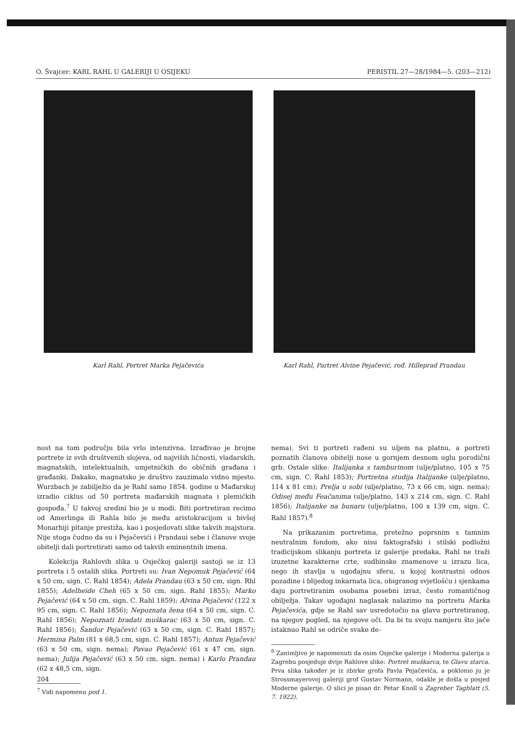O. Švajcer: KARL RAHL U GALERIJI U OSIJEKU PERISTIL 27—28/1984—5. (203—212)
Karl Rahl, Portret Marka Pejačevića Karl Rahl, Partret Alvine Pejačević, rođ. Hilleprad Prandau
nost na tom području bila vrlo intenzivna. Izrađivao je brojne portrete iz svih društvenih slojeva, od najviših ličnosti, vladarskih, magnatskih, intelektualnih, umjetničkih do običnih građana i građanki. Dakako, magnatsko je društvo zauzimalo vidno mjesto. Wurzbach je zabilježio da je Rahl samo 1854. godine u Mađarskoj izradio ciklus od 50 portreta mađarskih magnata i plemićkih gospođa.<sup>7</sup> U takvoj sredini bio je u modi. Biti portretiran recimo od Amerlinga ili Rahla bilo je među aristokracijom u bivšoj Monarhiji pitanje prestiža, kao i posjedovati slike takvih majstora. Nije stoga čudno da su i Pejačevići i Prandaui sebe i članove svoje obitelji dali portretirati samo od takvih eminentnih imena.
Kolekcija Rahlovih slika u Osječkoj galeriji sastoji se iz 13 portreta i 5 ostalih slika. Portreti su: Ivan Nepomuk Pejačević (64 x 50 cm, sign. C. Rahl 1854); Adela Prandau (63 x 50 cm, sign. Rhl 1855); Adelheide Cheh (65 x 50 cm, sign. Rahl 1855); Marko Pejačević (64 x 50 cm, sign. C. Rahl 1859); Alvina Pejačević (122 x 95 cm, sign. C. Rahl 1856); Nepoznata žena (64 x 50 cm, sign. C. Rahl 1856); Nepoznati bradati muškarac (63 x 50 cm, sign. C. Rahl 1856); Šandor Pejačević (63 x 50 cm, sign. C. Rahl 1857); Hermina Palm (81 x 68,5 cm, sign. C. Rahl 1857); Antun Pejačević (63 x 50 cm, sign. nema); Pavao Pejačević (61 x 47 cm, sign. nema); Julija Pejačević (63 x 50 cm, sign. nema) i Karlo Prandau (62 x 48,5 cm, sign.
<sup>7</sup> Vidi napomenu pod 1.
nema). Svi ti portreti rađeni su uljem na platnu, a portreti poznatih članova obitelji nose u gornjem desnom uglu porodični grb. Ostale slike: Italijanka s tamburinom (ulje/platno, 105 x 75 cm, sign. C. Rahl 1853); Portretna studija Italijanke (ulje/platno, 114 x 81 cm); Prelja u sobi (ulje/platno, 73 x 66 cm, sign. nema); Odisej među Feačanima (ulje/platno, 143 x 214 cm, sign. C. Rahl 1856); Italijanke na bunaru (ulje/platno, 100 x 139 cm, sign. C. Rahl 1857).<sup>8</sup>
Na prikazanim portretima, pretežno poprsnim s tamnim neutralnim fondom, ako nisu faktografski i stilski podložni tradicijskom slikanju portreta iz galerije predaka, Rahl ne traži izuzetne karakterne crte, sudbinske znamenove u izrazu lica, nego ih stavlja u ugođajnu sferu, u kojoj kontrastni odnos pozadine i blijedog inkarnata lica, obigranog svjetlošću i sjenkama daju portretiranim osobama posebni izraz, često romantičnog obilježja. Takav ugođajni naglasak nalazimo na portretu Marka Pejačevića, gdje se Rahl sav usredotočio na glavu portretiranog, na njegov pogled, na njegove oči. Da bi tu svoju namjeru što jače istaknuo Rahl se odriče svake de-
<sup>8</sup> Zanimljivo je napomenuti da osim Osječke galerije i Moderna galerija u Zagrebu posjeduje dvije Rahlove slike: Portret muškarca, te Glavu starca. Prva slika također je iz zbirke grofa Pavla Pejačevića, a poklonio ju je Strossmayerovoj galeriji grof Gustav Normann, odakle je došla u posjed Moderne galerije. O slici je pisao dr. Petar Knoll u Zagreber Tagblatt (5. 7. 1922).
204